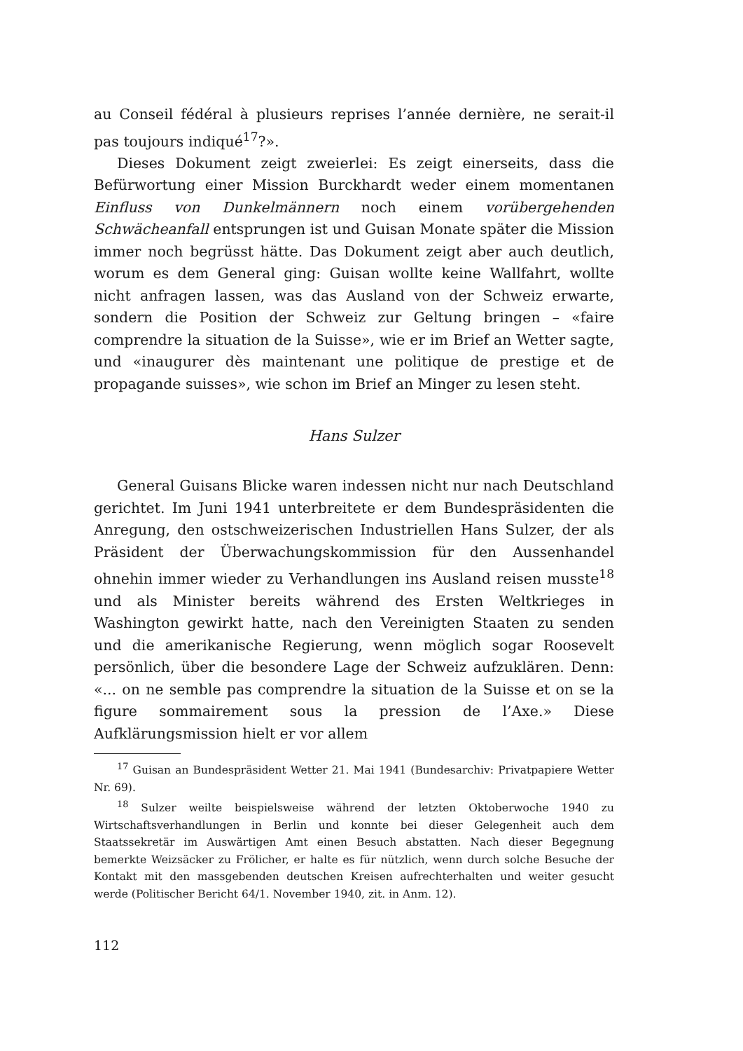au Conseil fédéral à plusieurs reprises l’année dernière, ne serait-il pas toujours indiqué<sup>17</sup>?».
Dieses Dokument zeigt zweierlei: Es zeigt einerseits, dass die Befürwortung einer Mission Burckhardt weder einem momentanen Einfluss von Dunkelmännern noch einem vorübergehenden Schwächeanfall entsprungen ist und Guisan Monate später die Mission immer noch begrüsst hätte. Das Dokument zeigt aber auch deutlich, worum es dem General ging: Guisan wollte keine Wallfahrt, wollte nicht anfragen lassen, was das Ausland von der Schweiz erwarte, sondern die Position der Schweiz zur Geltung bringen – «faire comprendre la situation de la Suisse», wie er im Brief an Wetter sagte, und «inaugurer dès maintenant une politique de prestige et de propagande suisses», wie schon im Brief an Minger zu lesen steht.
Hans Sulzer
General Guisans Blicke waren indessen nicht nur nach Deutschland gerichtet. Im Juni 1941 unterbreitete er dem Bundespräsidenten die Anregung, den ostschweizerischen Industriellen Hans Sulzer, der als Präsident der Überwachungskommission für den Aussenhandel ohnehin immer wieder zu Verhandlungen ins Ausland reisen musste<sup>18</sup> und als Minister bereits während des Ersten Weltkrieges in Washington gewirkt hatte, nach den Vereinigten Staaten zu senden und die amerikanische Regierung, wenn möglich sogar Roosevelt persönlich, über die besondere Lage der Schweiz aufzuklären. Denn: «... on ne semble pas comprendre la situation de la Suisse et on se la figure sommairement sous la pression de l’Axe.» Diese Aufklärungsmission hielt er vor allem
<sup>17</sup> Guisan an Bundespräsident Wetter 21. Mai 1941 (Bundesarchiv: Privatpapiere Wetter Nr. 69).
<sup>18</sup> Sulzer weilte beispielsweise während der letzten Oktoberwoche 1940 zu Wirtschaftsverhandlungen in Berlin und konnte bei dieser Gelegenheit auch dem Staatssekretär im Auswärtigen Amt einen Besuch abstatten. Nach dieser Begegnung bemerkte Weizsäcker zu Frölicher, er halte es für nützlich, wenn durch solche Besuche der Kontakt mit den massgebenden deutschen Kreisen aufrechterhalten und weiter gesucht werde (Politischer Bericht 64/1. November 1940, zit. in Anm. 12).
112